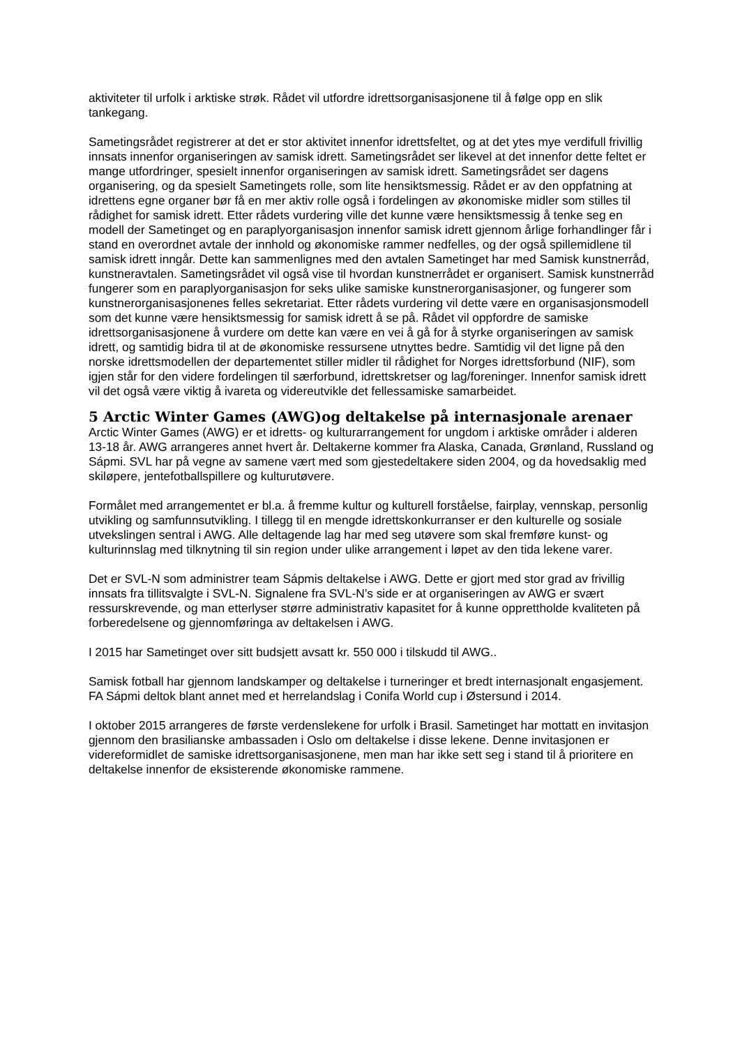aktiviteter til urfolk i arktiske strøk. Rådet vil utfordre idrettsorganisasjonene til å følge opp en slik tankegang.
Sametingsrådet registrerer at det er stor aktivitet innenfor idrettsfeltet, og at det ytes mye verdifull frivillig innsats innenfor organiseringen av samisk idrett. Sametingsrådet ser likevel at det innenfor dette feltet er mange utfordringer, spesielt innenfor organiseringen av samisk idrett. Sametingsrådet ser dagens organisering, og da spesielt Sametingets rolle, som lite hensiktsmessig. Rådet er av den oppfatning at idrettens egne organer bør få en mer aktiv rolle også i fordelingen av økonomiske midler som stilles til rådighet for samisk idrett. Etter rådets vurdering ville det kunne være hensiktsmessig å tenke seg en modell der Sametinget og en paraplyorganisasjon innenfor samisk idrett gjennom årlige forhandlinger får i stand en overordnet avtale der innhold og økonomiske rammer nedfelles, og der også spillemidlene til samisk idrett inngår. Dette kan sammenlignes med den avtalen Sametinget har med Samisk kunstnerråd, kunstneravtalen. Sametingsrådet vil også vise til hvordan kunstnerrådet er organisert. Samisk kunstnerråd fungerer som en paraplyorganisasjon for seks ulike samiske kunstnerorganisasjoner, og fungerer som kunstnerorganisasjonenes felles sekretariat. Etter rådets vurdering vil dette være en organisasjonsmodell som det kunne være hensiktsmessig for samisk idrett å se på. Rådet vil oppfordre de samiske idrettsorganisasjonene å vurdere om dette kan være en vei å gå for å styrke organiseringen av samisk idrett, og samtidig bidra til at de økonomiske ressursene utnyttes bedre. Samtidig vil det ligne på den norske idrettsmodellen der departementet stiller midler til rådighet for Norges idrettsforbund (NIF), som igjen står for den videre fordelingen til særforbund, idrettskretser og lag/foreninger. Innenfor samisk idrett vil det også være viktig å ivareta og videreutvikle det fellessamiske samarbeidet.
5 Arctic Winter Games (AWG)og deltakelse på internasjonale arenaer
Arctic Winter Games (AWG) er et idretts- og kulturarrangement for ungdom i arktiske områder i alderen 13-18 år. AWG arrangeres annet hvert år. Deltakerne kommer fra Alaska, Canada, Grønland, Russland og Sápmi. SVL har på vegne av samene vært med som gjestedeltakere siden 2004, og da hovedsaklig med skiløpere, jentefotballspillere og kulturutøvere.
Formålet med arrangementet er bl.a. å fremme kultur og kulturell forståelse, fairplay, vennskap, personlig utvikling og samfunnsutvikling. I tillegg til en mengde idrettskonkurranser er den kulturelle og sosiale utvekslingen sentral i AWG. Alle deltagende lag har med seg utøvere som skal fremføre kunst- og kulturinnslag med tilknytning til sin region under ulike arrangement i løpet av den tida lekene varer.
Det er SVL-N som administrer team Sápmis deltakelse i AWG. Dette er gjort med stor grad av frivillig innsats fra tillitsvalgte i SVL-N. Signalene fra SVL-N’s side er at organiseringen av AWG er svært ressurskrevende, og man etterlyser større administrativ kapasitet for å kunne opprettholde kvaliteten på forberedelsene og gjennomføringa av deltakelsen i AWG.
I 2015 har Sametinget over sitt budsjett avsatt kr. 550 000 i tilskudd til AWG..
Samisk fotball har gjennom landskamper og deltakelse i turneringer et bredt internasjonalt engasjement. FA Sápmi deltok blant annet med et herrelandslag i Conifa World cup i Østersund i 2014.
I oktober 2015 arrangeres de første verdenslekene for urfolk i Brasil. Sametinget har mottatt en invitasjon gjennom den brasilianske ambassaden i Oslo om deltakelse i disse lekene. Denne invitasjonen er videreformidlet de samiske idrettsorganisasjonene, men man har ikke sett seg i stand til å prioritere en deltakelse innenfor de eksisterende økonomiske rammene.